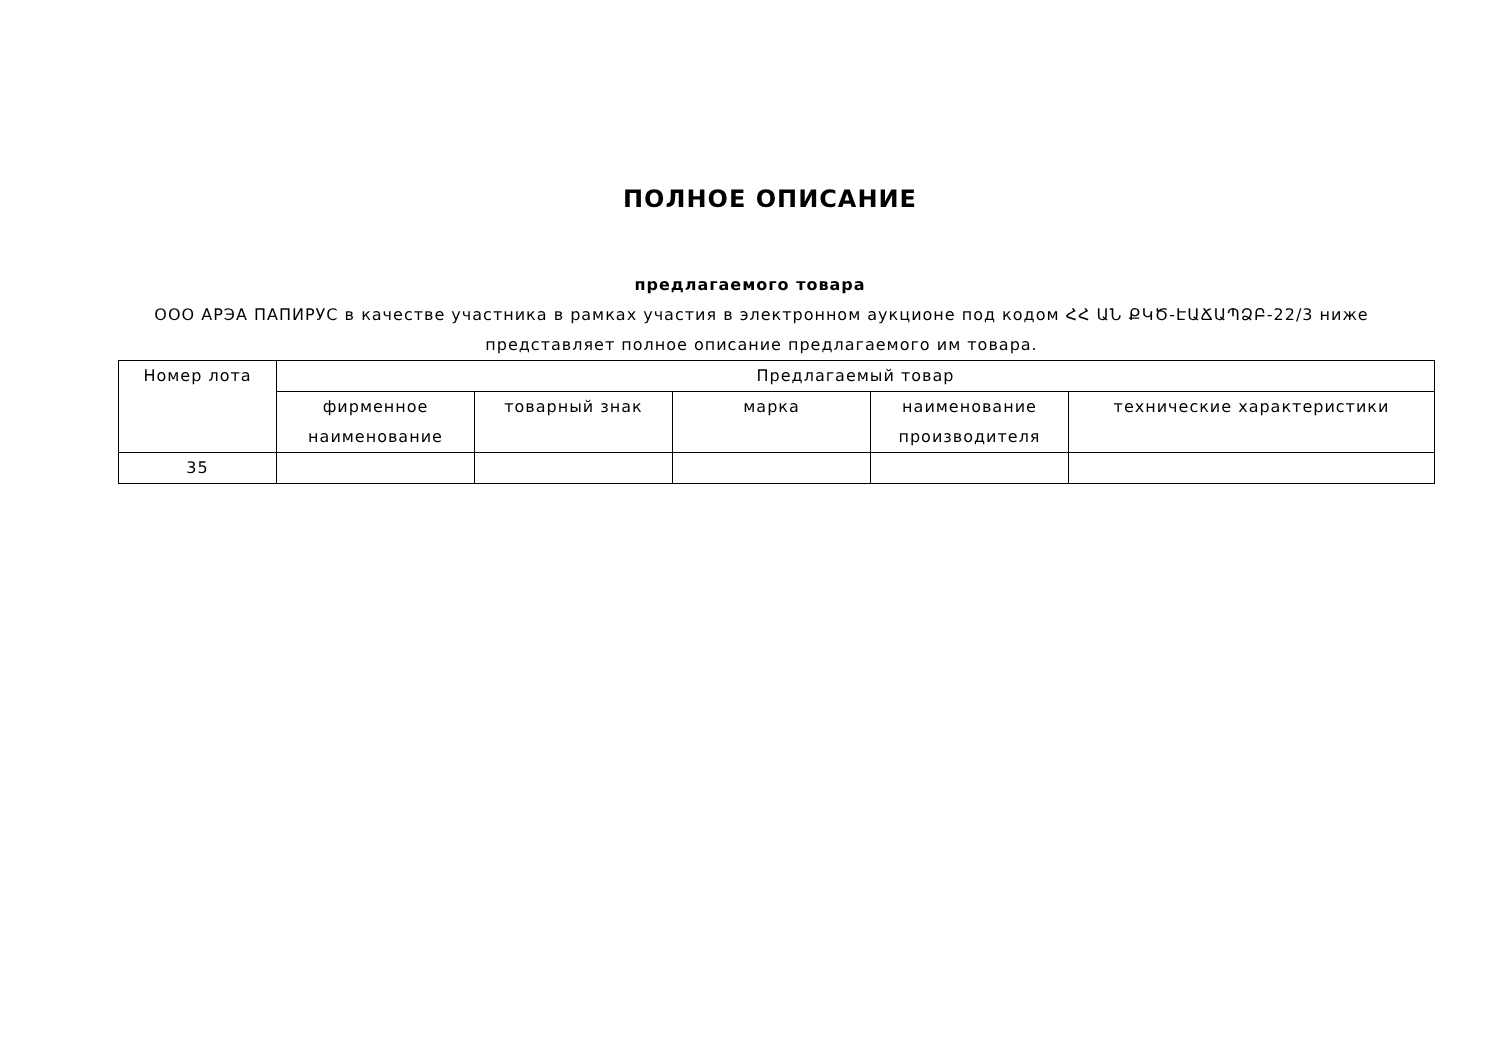ПОЛНОЕ ОПИСАНИЕ
предлагаемого товара
ООО АРЭА ПАПИРУС в качестве участника в рамках участия в электронном аукционе под кодом ՀՀ ԱՆ ՔԿԾ-ԷԱՃԱՊՁԲ-22/3 ниже представляет полное описание предлагаемого им товара.
| Номер лота | Предлагаемый товар | | | | |
| --- | --- | --- | --- | --- | --- |
| | фирменное наименование | товарный знак | марка | наименование производителя | технические характеристики |
| 35 | | | | | |